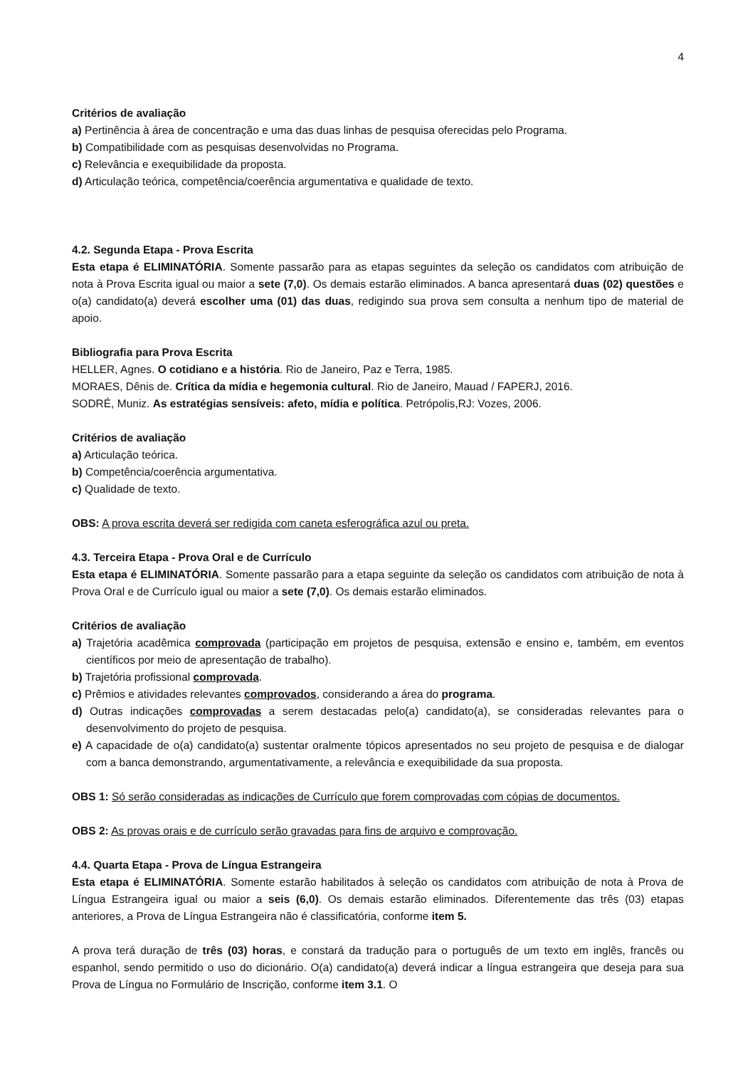4
Critérios de avaliação
a) Pertinência à área de concentração e uma das duas linhas de pesquisa oferecidas pelo Programa.
b) Compatibilidade com as pesquisas desenvolvidas no Programa.
c) Relevância e exequibilidade da proposta.
d) Articulação teórica, competência/coerência argumentativa e qualidade de texto.
4.2. Segunda Etapa - Prova Escrita
Esta etapa é ELIMINATÓRIA. Somente passarão para as etapas seguintes da seleção os candidatos com atribuição de nota à Prova Escrita igual ou maior a sete (7,0). Os demais estarão eliminados. A banca apresentará duas (02) questões e o(a) candidato(a) deverá escolher uma (01) das duas, redigindo sua prova sem consulta a nenhum tipo de material de apoio.
Bibliografia para Prova Escrita
HELLER, Agnes. O cotidiano e a história. Rio de Janeiro, Paz e Terra, 1985.
MORAES, Dênis de. Crítica da mídia e hegemonia cultural. Rio de Janeiro, Mauad / FAPERJ, 2016.
SODRÉ, Muniz. As estratégias sensíveis: afeto, mídia e política. Petrópolis,RJ: Vozes, 2006.
Critérios de avaliação
a) Articulação teórica.
b) Competência/coerência argumentativa.
c) Qualidade de texto.
OBS: A prova escrita deverá ser redigida com caneta esferográfica azul ou preta.
4.3. Terceira Etapa - Prova Oral e de Currículo
Esta etapa é ELIMINATÓRIA. Somente passarão para a etapa seguinte da seleção os candidatos com atribuição de nota à Prova Oral e de Currículo igual ou maior a sete (7,0). Os demais estarão eliminados.
Critérios de avaliação
a) Trajetória acadêmica comprovada (participação em projetos de pesquisa, extensão e ensino e, também, em eventos científicos por meio de apresentação de trabalho).
b) Trajetória profissional comprovada.
c) Prêmios e atividades relevantes comprovados, considerando a área do programa.
d) Outras indicações comprovadas a serem destacadas pelo(a) candidato(a), se consideradas relevantes para o desenvolvimento do projeto de pesquisa.
e) A capacidade de o(a) candidato(a) sustentar oralmente tópicos apresentados no seu projeto de pesquisa e de dialogar com a banca demonstrando, argumentativamente, a relevância e exequibilidade da sua proposta.
OBS 1: Só serão consideradas as indicações de Currículo que forem comprovadas com cópias de documentos.
OBS 2: As provas orais e de currículo serão gravadas para fins de arquivo e comprovação.
4.4. Quarta Etapa - Prova de Língua Estrangeira
Esta etapa é ELIMINATÓRIA. Somente estarão habilitados à seleção os candidatos com atribuição de nota à Prova de Língua Estrangeira igual ou maior a seis (6,0). Os demais estarão eliminados. Diferentemente das três (03) etapas anteriores, a Prova de Língua Estrangeira não é classificatória, conforme item 5.
A prova terá duração de três (03) horas, e constará da tradução para o português de um texto em inglês, francês ou espanhol, sendo permitido o uso do dicionário. O(a) candidato(a) deverá indicar a língua estrangeira que deseja para sua Prova de Língua no Formulário de Inscrição, conforme item 3.1. O